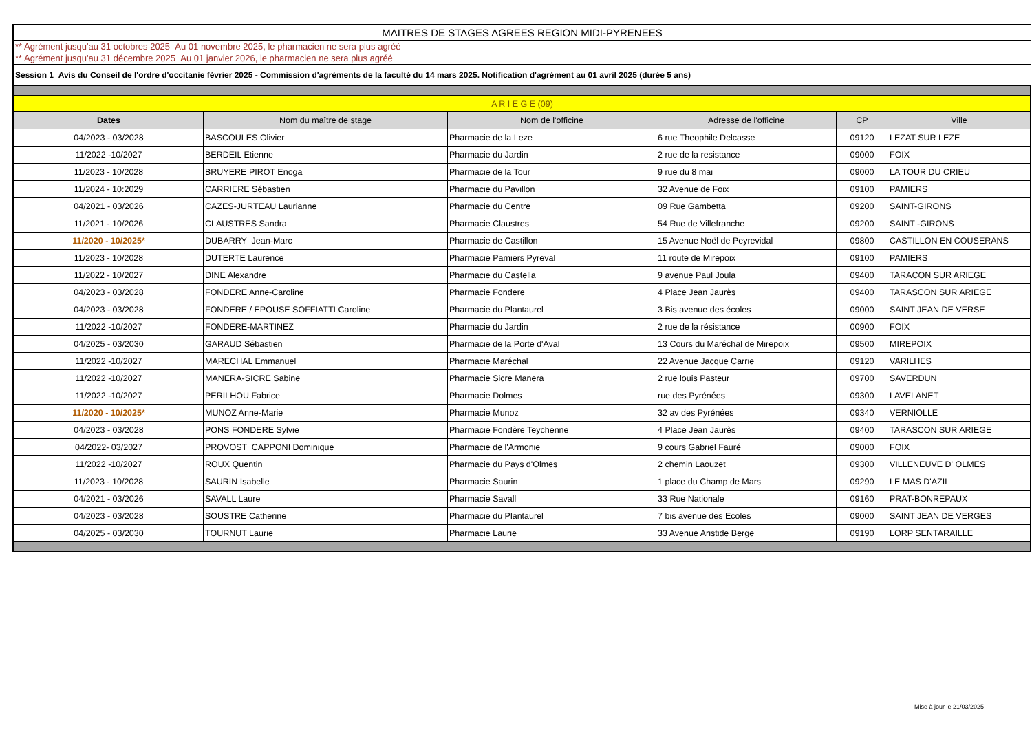MAITRES DE STAGES AGREES REGION MIDI-PYRENEES
** Agrément jusqu'au 31 octobres 2025 Au 01 novembre 2025, le pharmacien ne sera plus agréé
** Agrément jusqu'au 31 décembre 2025 Au 01 janvier 2026, le pharmacien ne sera plus agréé
Session 1 Avis du Conseil de l'ordre d'occitanie février 2025 - Commission d'agréments de la faculté du 14 mars 2025. Notification d'agrément au 01 avril 2025 (durée 5 ans)
| A R I E G E (09) | | | | | |
| Dates | Nom du maître de stage | Nom de l'officine | Adresse de l'officine | CP | Ville |
| 04/2023 - 03/2028 | BASCOULES Olivier | Pharmacie de la Leze | 6 rue Theophile Delcasse | 09120 | LEZAT SUR LEZE |
| 11/2022 -10/2027 | BERDEIL Etienne | Pharmacie du Jardin | 2 rue de la resistance | 09000 | FOIX |
| 11/2023 - 10/2028 | BRUYERE PIROT Enoga | Pharmacie de la Tour | 9 rue du 8 mai | 09000 | LA TOUR DU CRIEU |
| 11/2024 - 10:2029 | CARRIERE Sébastien | Pharmacie du Pavillon | 32 Avenue de Foix | 09100 | PAMIERS |
| 04/2021 - 03/2026 | CAZES-JURTEAU Laurianne | Pharmacie du Centre | 09 Rue Gambetta | 09200 | SAINT-GIRONS |
| 11/2021 - 10/2026 | CLAUSTRES Sandra | Pharmacie Claustres | 54 Rue de Villefranche | 09200 | SAINT -GIRONS |
| 11/2020 - 10/2025* | DUBARRY Jean-Marc | Pharmacie de Castillon | 15 Avenue Noël de Peyrevidal | 09800 | CASTILLON EN COUSERANS |
| 11/2023 - 10/2028 | DUTERTE Laurence | Pharmacie Pamiers Pyreval | 11 route de Mirepoix | 09100 | PAMIERS |
| 11/2022 - 10/2027 | DINE Alexandre | Pharmacie du Castella | 9 avenue Paul Joula | 09400 | TARACON SUR ARIEGE |
| 04/2023 - 03/2028 | FONDERE Anne-Caroline | Pharmacie Fondere | 4 Place Jean Jaurès | 09400 | TARASCON SUR ARIEGE |
| 04/2023 - 03/2028 | FONDERE / EPOUSE SOFFIATTI Caroline | Pharmacie du Plantaurel | 3 Bis avenue des écoles | 09000 | SAINT JEAN DE VERSE |
| 11/2022 -10/2027 | FONDERE-MARTINEZ | Pharmacie du Jardin | 2 rue de la résistance | 00900 | FOIX |
| 04/2025 - 03/2030 | GARAUD Sébastien | Pharmacie de la Porte d'Aval | 13 Cours du Maréchal de Mirepoix | 09500 | MIREPOIX |
| 11/2022 -10/2027 | MARECHAL Emmanuel | Pharmacie Maréchal | 22 Avenue Jacque Carrie | 09120 | VARILHES |
| 11/2022 -10/2027 | MANERA-SICRE Sabine | Pharmacie Sicre Manera | 2 rue louis Pasteur | 09700 | SAVERDUN |
| 11/2022 -10/2027 | PERILHOU Fabrice | Pharmacie Dolmes | rue des Pyrénées | 09300 | LAVELANET |
| 11/2020 - 10/2025* | MUNOZ Anne-Marie | Pharmacie Munoz | 32 av des Pyrénées | 09340 | VERNIOLLE |
| 04/2023 - 03/2028 | PONS FONDERE Sylvie | Pharmacie Fondère Teychenne | 4 Place Jean Jaurès | 09400 | TARASCON SUR ARIEGE |
| 04/2022- 03/2027 | PROVOST CAPPONI Dominique | Pharmacie de l'Armonie | 9 cours Gabriel Fauré | 09000 | FOIX |
| 11/2022 -10/2027 | ROUX Quentin | Pharmacie du Pays d'Olmes | 2 chemin Laouzet | 09300 | VILLENEUVE D' OLMES |
| 11/2023 - 10/2028 | SAURIN Isabelle | Pharmacie Saurin | 1 place du Champ de Mars | 09290 | LE MAS D'AZIL |
| 04/2021 - 03/2026 | SAVALL Laure | Pharmacie Savall | 33 Rue Nationale | 09160 | PRAT-BONREPAUX |
| 04/2023 - 03/2028 | SOUSTRE Catherine | Pharmacie du Plantaurel | 7 bis avenue des Ecoles | 09000 | SAINT JEAN DE VERGES |
| 04/2025 - 03/2030 | TOURNUT Laurie | Pharmacie Laurie | 33 Avenue Aristide Berge | 09190 | LORP SENTARAILLE |
Mise à jour le 21/03/2025